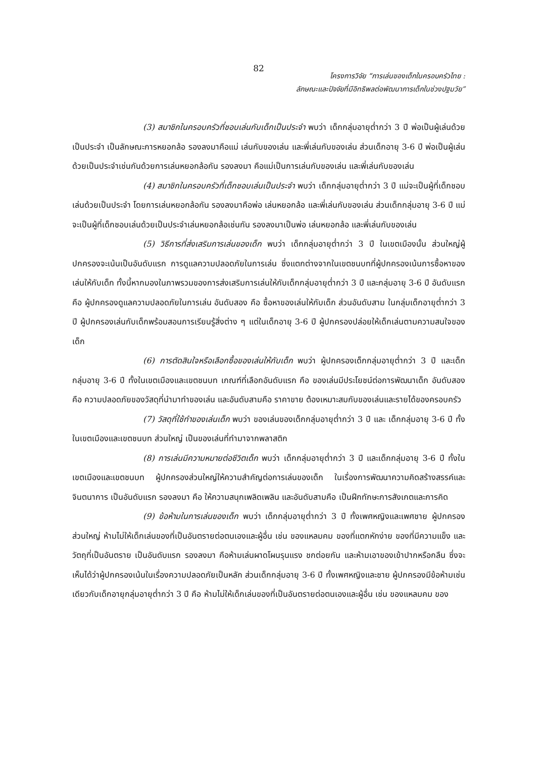82
โครงการวิจัย “การเล่นของเด็กในครอบครัวไทย :
ลักษณะและปัจจัยที่มีอิทธิพลต่อพัฒนาการเด็กในช่วงปฐมวัย”
(3) สมาชิกในครอบครัวที่ชอบเล่นกับเด็กเป็นประจำ พบว่า เด็กกลุ่มอายุต่ำกว่า 3 ปี พ่อเป็นผู้เล่นด้วยเป็นประจำ เป็นลักษณะการหยอกล้อ รองลงมาคือแม่ เล่นกับของเล่น และพี่เล่นกับของเล่น ส่วนเด็กอายุ 3-6 ปี พ่อเป็นผู้เล่นด้วยเป็นประจำเช่นกันด้วยการเล่นหยอกล้อกัน รองลงมา คือแม่เป็นการเล่นกับของเล่น และพี่เล่นกับของเล่น
(4) สมาชิกในครอบครัวที่เด็กชอบเล่นเป็นประจำ พบว่า เด็กกลุ่มอายุต่ำกว่า 3 ปี แม่จะเป็นผู้ที่เด็กชอบเล่นด้วยเป็นประจำ โดยการเล่นหยอกล้อกัน รองลงมาคือพ่อ เล่นหยอกล้อ และพี่เล่นกับของเล่น ส่วนเด็กกลุ่มอายุ 3-6 ปี แม่จะเป็นผู้ที่เด็กชอบเล่นด้วยเป็นประจำเล่นหยอกล้อเช่นกัน รองลงมาเป็นพ่อ เล่นหยอกล้อ และพี่เล่นกับของเล่น
(5) วิธีการที่ส่งเสริมการเล่นของเด็ก พบว่า เด็กกลุ่มอายุต่ำกว่า 3 ปี ในเขตเมืองนั้น ส่วนใหญ่ผู้ปกครองจะเน้นเป็นอันดับแรก การดูแลความปลอดภัยในการเล่น ซึ่งแตกต่างจากในเขตชนบทที่ผู้ปกครองเน้นการซื้อหาของเล่นให้กับเด็ก ทั้งนี้หากมองในภาพรวมของการส่งเสริมการเล่นให้กับเด็กกลุ่มอายุต่ำกว่า 3 ปี และกลุ่มอายุ 3-6 ปี อันดับแรก คือ ผู้ปกครองดูแลความปลอดภัยในการเล่น อันดับสอง คือ ซื้อหาของเล่นให้กับเด็ก ส่วนอันดับสาม ในกลุ่มเด็กอายุต่ำกว่า 3 ปี ผู้ปกครองเล่นกับเด็กพร้อมสอนการเรียนรู้สิ่งต่าง ๆ แต่ในเด็กอายุ 3-6 ปี ผู้ปกครองปล่อยให้เด็กเล่นตามความสนใจของเด็ก
(6) การตัดสินใจหรือเลือกซื้อของเล่นให้กับเด็ก พบว่า ผู้ปกครองเด็กกลุ่มอายุต่ำกว่า 3 ปี และเด็กกลุ่มอายุ 3-6 ปี ทั้งในเขตเมืองและเขตชนบท เกณฑ์ที่เลือกอันดับแรก คือ ของเล่นมีประโยชน์ต่อการพัฒนาเด็ก อันดับสอง คือ ความปลอดภัยของวัสดุที่นำมาทำของเล่น และอันดับสามคือ ราคาขาย ต้องเหมาะสมกับของเล่นและรายได้ของครอบครัว
(7) วัสดุที่ใช้ทำของเล่นเด็ก พบว่า ของเล่นของเด็กกลุ่มอายุต่ำกว่า 3 ปี และ เด็กกลุ่มอายุ 3-6 ปี ทั้งในเขตเมืองและเขตชนบท ส่วนใหญ่ เป็นของเล่นที่ทำมาจากพลาสติก
(8) การเล่นมีความหมายต่อชีวิตเด็ก พบว่า เด็กกลุ่มอายุต่ำกว่า 3 ปี และเด็กกลุ่มอายุ 3-6 ปี ทั้งในเขตเมืองและเขตชนบท ผู้ปกครองส่วนใหญ่ให้ความสำคัญต่อการเล่นของเด็ก ในเรื่องการพัฒนาความคิดสร้างสรรค์และจินตนาการ เป็นอันดับแรก รองลงมา คือ ให้ความสนุกเพลิดเพลิน และอันดับสามคือ เป็นฝึกทักษะการสังเกตและการคิด
(9) ข้อห้ามในการเล่นของเด็ก พบว่า เด็กกลุ่มอายุต่ำกว่า 3 ปี ทั้งเพศหญิงและเพศชาย ผู้ปกครองส่วนใหญ่ ห้ามไม่ให้เด็กเล่นของที่เป็นอันตรายต่อตนเองและผู้อื่น เช่น ของแหลมคม ของที่แตกหักง่าย ของที่มีความแข็ง และวัตถุที่เป็นอันตราย เป็นอันดับแรก รองลงมา คือห้ามเล่นผาดโผนรุนแรง ชกต่อยกัน และห้ามเอาของเข้าปากหรือกลืน ซึ่งจะเห็นได้ว่าผู้ปกครองเน้นในเรื่องความปลอดภัยเป็นหลัก ส่วนเด็กกลุ่มอายุ 3-6 ปี ทั้งเพศหญิงและชาย ผู้ปกครองมีข้อห้ามเช่นเดียวกับเด็กอายุกลุ่มอายุต่ำกว่า 3 ปี คือ ห้ามไม่ให้เด็กเล่นของที่เป็นอันตรายต่อตนเองและผู้อื่น เช่น ของแหลมคม ของ